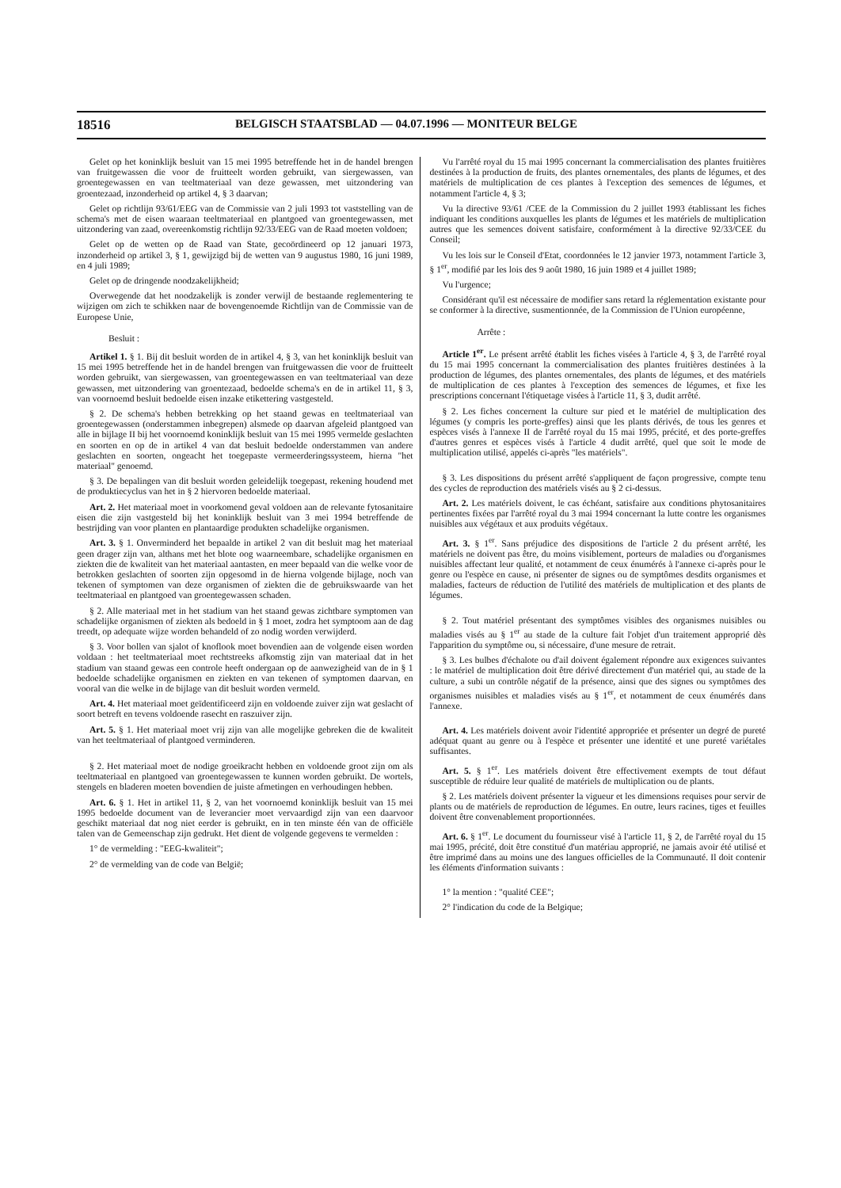18516 BELGISCH STAATSBLAD — 04.07.1996 — MONITEUR BELGE
Gelet op het koninklijk besluit van 15 mei 1995 betreffende het in de handel brengen van fruitgewassen die voor de fruitteelt worden gebruikt, van siergewassen, van groentegewassen en van teeltmateriaal van deze gewassen, met uitzondering van groentezaad, inzonderheid op artikel 4, § 3 daarvan;
Gelet op richtlijn 93/61/EEG van de Commissie van 2 juli 1993 tot vaststelling van de schema's met de eisen waaraan teeltmateriaal en plantgoed van groentegewassen, met uitzondering van zaad, overeenkomstig richtlijn 92/33/EEG van de Raad moeten voldoen;
Gelet op de wetten op de Raad van State, gecoördineerd op 12 januari 1973, inzonderheid op artikel 3, § 1, gewijzigd bij de wetten van 9 augustus 1980, 16 juni 1989, en 4 juli 1989;
Gelet op de dringende noodzakelijkheid;
Overwegende dat het noodzakelijk is zonder verwijl de bestaande reglementering te wijzigen om zich te schikken naar de bovengenoemde Richtlijn van de Commissie van de Europese Unie,
Besluit :
Artikel 1. § 1. Bij dit besluit worden de in artikel 4, § 3, van het koninklijk besluit van 15 mei 1995 betreffende het in de handel brengen van fruitgewassen die voor de fruitteelt worden gebruikt, van siergewassen, van groentegewassen en van teeltmateriaal van deze gewassen, met uitzondering van groentezaad, bedoelde schema's en de in artikel 11, § 3, van voornoemd besluit bedoelde eisen inzake etikettering vastgesteld.
§ 2. De schema's hebben betrekking op het staand gewas en teeltmateriaal van groentegewassen (onderstammen inbegrepen) alsmede op daarvan afgeleid plantgoed van alle in bijlage II bij het voornoemd koninklijk besluit van 15 mei 1995 vermelde geslachten en soorten en op de in artikel 4 van dat besluit bedoelde onderstammen van andere geslachten en soorten, ongeacht het toegepaste vermeerderingssysteem, hierna "het materiaal" genoemd.
§ 3. De bepalingen van dit besluit worden geleidelijk toegepast, rekening houdend met de produktiecyclus van het in § 2 hiervoren bedoelde materiaal.
Art. 2. Het materiaal moet in voorkomend geval voldoen aan de relevante fytosanitaire eisen die zijn vastgesteld bij het koninklijk besluit van 3 mei 1994 betreffende de bestrijding van voor planten en plantaardige produkten schadelijke organismen.
Art. 3. § 1. Onverminderd het bepaalde in artikel 2 van dit besluit mag het materiaal geen drager zijn van, althans met het blote oog waarneembare, schadelijke organismen en ziekten die de kwaliteit van het materiaal aantasten, en meer bepaald van die welke voor de betrokken geslachten of soorten zijn opgesomd in de hierna volgende bijlage, noch van tekenen of symptomen van deze organismen of ziekten die de gebruikswaarde van het teeltmateriaal en plantgoed van groentegewassen schaden.
§ 2. Alle materiaal met in het stadium van het staand gewas zichtbare symptomen van schadelijke organismen of ziekten als bedoeld in § 1 moet, zodra het symptoom aan de dag treedt, op adequate wijze worden behandeld of zo nodig worden verwijderd.
§ 3. Voor bollen van sjalot of knoflook moet bovendien aan de volgende eisen worden voldaan : het teeltmateriaal moet rechtstreeks afkomstig zijn van materiaal dat in het stadium van staand gewas een controle heeft ondergaan op de aanwezigheid van de in § 1 bedoelde schadelijke organismen en ziekten en van tekenen of symptomen daarvan, en vooral van die welke in de bijlage van dit besluit worden vermeld.
Art. 4. Het materiaal moet geïdentificeerd zijn en voldoende zuiver zijn wat geslacht of soort betreft en tevens voldoende rasecht en raszuiver zijn.
Art. 5. § 1. Het materiaal moet vrij zijn van alle mogelijke gebreken die de kwaliteit van het teeltmateriaal of plantgoed verminderen.
§ 2. Het materiaal moet de nodige groeikracht hebben en voldoende groot zijn om als teeltmateriaal en plantgoed van groentegewassen te kunnen worden gebruikt. De wortels, stengels en bladeren moeten bovendien de juiste afmetingen en verhoudingen hebben.
Art. 6. § 1. Het in artikel 11, § 2, van het voornoemd koninklijk besluit van 15 mei 1995 bedoelde document van de leverancier moet vervaardigd zijn van een daarvoor geschikt materiaal dat nog niet eerder is gebruikt, en in ten minste één van de officiële talen van de Gemeenschap zijn gedrukt. Het dient de volgende gegevens te vermelden :
1° de vermelding : "EEG-kwaliteit";
2° de vermelding van de code van België;
Vu l'arrêté royal du 15 mai 1995 concernant la commercialisation des plantes fruitières destinées à la production de fruits, des plantes ornementales, des plants de légumes, et des matériels de multiplication de ces plantes à l'exception des semences de légumes, et notamment l'article 4, § 3;
Vu la directive 93/61 /CEE de la Commission du 2 juillet 1993 établissant les fiches indiquant les conditions auxquelles les plants de légumes et les matériels de multiplication autres que les semences doivent satisfaire, conformément à la directive 92/33/CEE du Conseil;
Vu les lois sur le Conseil d'Etat, coordonnées le 12 janvier 1973, notamment l'article 3, § 1<sup>er</sup>, modifié par les lois des 9 août 1980, 16 juin 1989 et 4 juillet 1989;
Vu l'urgence;
Considérant qu'il est nécessaire de modifier sans retard la réglementation existante pour se conformer à la directive, susmentionnée, de la Commission de l'Union européenne,
Arrête :
Article 1<sup>er</sup>. Le présent arrêté établit les fiches visées à l'article 4, § 3, de l'arrêté royal du 15 mai 1995 concernant la commercialisation des plantes fruitières destinées à la production de légumes, des plantes ornementales, des plants de légumes, et des matériels de multiplication de ces plantes à l'exception des semences de légumes, et fixe les prescriptions concernant l'étiquetage visées à l'article 11, § 3, dudit arrêté.
§ 2. Les fiches concernent la culture sur pied et le matériel de multiplication des légumes (y compris les porte-greffes) ainsi que les plants dérivés, de tous les genres et espèces visés à l'annexe II de l'arrêté royal du 15 mai 1995, précité, et des porte-greffes d'autres genres et espèces visés à l'article 4 dudit arrêté, quel que soit le mode de multiplication utilisé, appelés ci-après "les matériels".
§ 3. Les dispositions du présent arrêté s'appliquent de façon progressive, compte tenu des cycles de reproduction des matériels visés au § 2 ci-dessus.
Art. 2. Les matériels doivent, le cas échéant, satisfaire aux conditions phytosanitaires pertinentes fixées par l'arrêté royal du 3 mai 1994 concernant la lutte contre les organismes nuisibles aux végétaux et aux produits végétaux.
Art. 3. § 1<sup>er</sup>. Sans préjudice des dispositions de l'article 2 du présent arrêté, les matériels ne doivent pas être, du moins visiblement, porteurs de maladies ou d'organismes nuisibles affectant leur qualité, et notamment de ceux énumérés à l'annexe ci-après pour le genre ou l'espèce en cause, ni présenter de signes ou de symptômes desdits organismes et maladies, facteurs de réduction de l'utilité des matériels de multiplication et des plants de légumes.
§ 2. Tout matériel présentant des symptômes visibles des organismes nuisibles ou maladies visés au § 1<sup>er</sup> au stade de la culture fait l'objet d'un traitement approprié dès l'apparition du symptôme ou, si nécessaire, d'une mesure de retrait.
§ 3. Les bulbes d'échalote ou d'ail doivent également répondre aux exigences suivantes : le matériel de multiplication doit être dérivé directement d'un matériel qui, au stade de la culture, a subi un contrôle négatif de la présence, ainsi que des signes ou symptômes des organismes nuisibles et maladies visés au § 1<sup>er</sup>, et notamment de ceux énumérés dans l'annexe.
Art. 4. Les matériels doivent avoir l'identité appropriée et présenter un degré de pureté adéquat quant au genre ou à l'espèce et présenter une identité et une pureté variétales suffisantes.
Art. 5. § 1<sup>er</sup>. Les matériels doivent être effectivement exempts de tout défaut susceptible de réduire leur qualité de matériels de multiplication ou de plants.
§ 2. Les matériels doivent présenter la vigueur et les dimensions requises pour servir de plants ou de matériels de reproduction de légumes. En outre, leurs racines, tiges et feuilles doivent être convenablement proportionnées.
Art. 6. § 1<sup>er</sup>. Le document du fournisseur visé à l'article 11, § 2, de l'arrêté royal du 15 mai 1995, précité, doit être constitué d'un matériau approprié, ne jamais avoir été utilisé et être imprimé dans au moins une des langues officielles de la Communauté. Il doit contenir les éléments d'information suivants :
1° la mention : "qualité CEE";
2° l'indication du code de la Belgique;